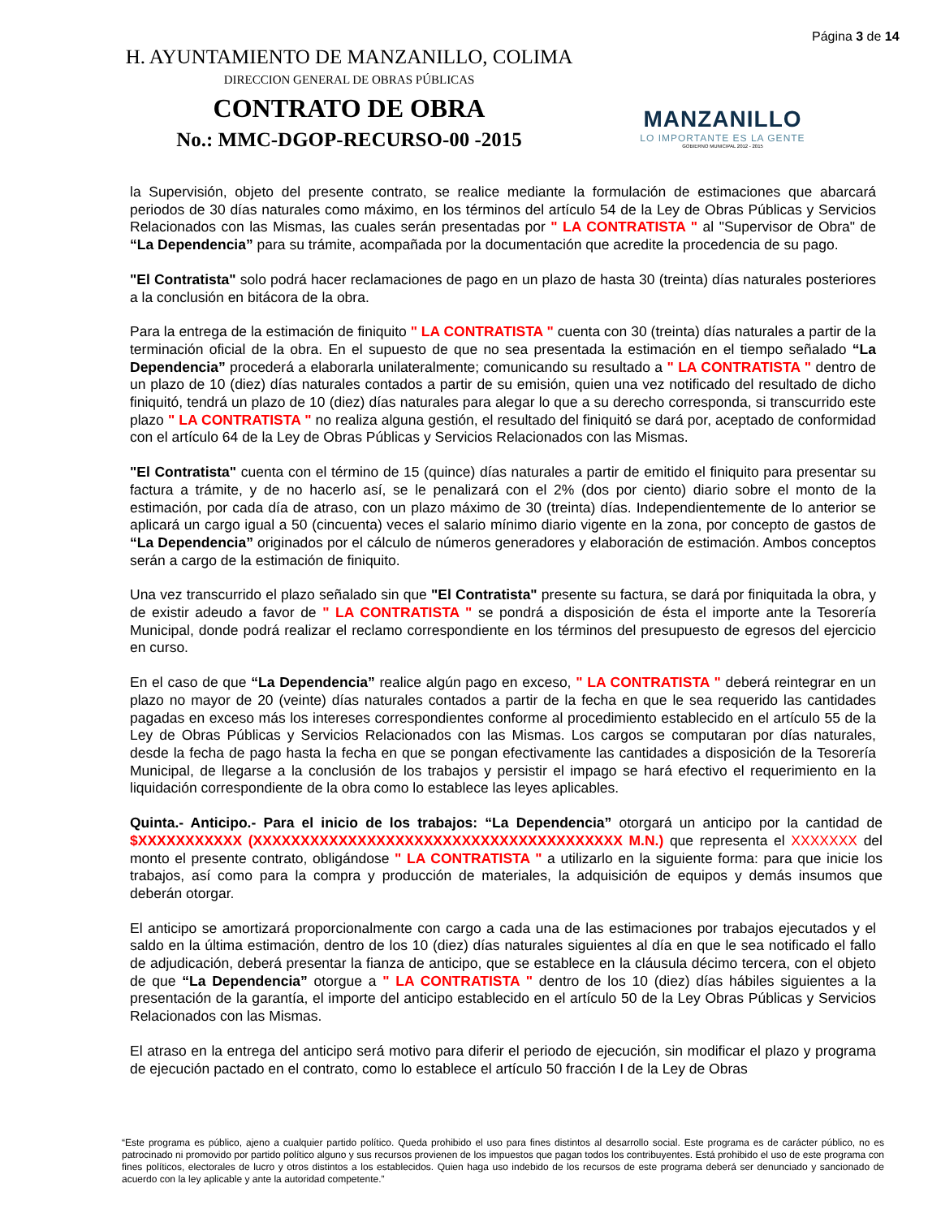H. AYUNTAMIENTO DE MANZANILLO, COLIMA
DIRECCION GENERAL DE OBRAS PÚBLICAS
CONTRATO DE OBRA
No.: MMC-DGOP-RECURSO-00 -2015
MANZANILLO
LO IMPORTANTE ES LA GENTE
GOBIERNO MUNICIPAL 2012 - 2015
Página 3 de 14
la Supervisión, objeto del presente contrato, se realice mediante la formulación de estimaciones que abarcará periodos de 30 días naturales como máximo, en los términos del artículo 54 de la Ley de Obras Públicas y Servicios Relacionados con las Mismas, las cuales serán presentadas por " LA CONTRATISTA " al "Supervisor de Obra" de “La Dependencia” para su trámite, acompañada por la documentación que acredite la procedencia de su pago.
"El Contratista" solo podrá hacer reclamaciones de pago en un plazo de hasta 30 (treinta) días naturales posteriores a la conclusión en bitácora de la obra.
Para la entrega de la estimación de finiquito " LA CONTRATISTA " cuenta con 30 (treinta) días naturales a partir de la terminación oficial de la obra. En el supuesto de que no sea presentada la estimación en el tiempo señalado “La Dependencia” procederá a elaborarla unilateralmente; comunicando su resultado a " LA CONTRATISTA " dentro de un plazo de 10 (diez) días naturales contados a partir de su emisión, quien una vez notificado del resultado de dicho finiquitó, tendrá un plazo de 10 (diez) días naturales para alegar lo que a su derecho corresponda, si transcurrido este plazo " LA CONTRATISTA " no realiza alguna gestión, el resultado del finiquitó se dará por, aceptado de conformidad con el artículo 64 de la Ley de Obras Públicas y Servicios Relacionados con las Mismas.
"El Contratista" cuenta con el término de 15 (quince) días naturales a partir de emitido el finiquito para presentar su factura a trámite, y de no hacerlo así, se le penalizará con el 2% (dos por ciento) diario sobre el monto de la estimación, por cada día de atraso, con un plazo máximo de 30 (treinta) días. Independientemente de lo anterior se aplicará un cargo igual a 50 (cincuenta) veces el salario mínimo diario vigente en la zona, por concepto de gastos de “La Dependencia” originados por el cálculo de números generadores y elaboración de estimación. Ambos conceptos serán a cargo de la estimación de finiquito.
Una vez transcurrido el plazo señalado sin que "El Contratista" presente su factura, se dará por finiquitada la obra, y de existir adeudo a favor de " LA CONTRATISTA " se pondrá a disposición de ésta el importe ante la Tesorería Municipal, donde podrá realizar el reclamo correspondiente en los términos del presupuesto de egresos del ejercicio en curso.
En el caso de que “La Dependencia” realice algún pago en exceso, " LA CONTRATISTA " deberá reintegrar en un plazo no mayor de 20 (veinte) días naturales contados a partir de la fecha en que le sea requerido las cantidades pagadas en exceso más los intereses correspondientes conforme al procedimiento establecido en el artículo 55 de la Ley de Obras Públicas y Servicios Relacionados con las Mismas. Los cargos se computaran por días naturales, desde la fecha de pago hasta la fecha en que se pongan efectivamente las cantidades a disposición de la Tesorería Municipal, de llegarse a la conclusión de los trabajos y persistir el impago se hará efectivo el requerimiento en la liquidación correspondiente de la obra como lo establece las leyes aplicables.
Quinta.- Anticipo.- Para el inicio de los trabajos: “La Dependencia” otorgará un anticipo por la cantidad de $XXXXXXXXXXX (XXXXXXXXXXXXXXXXXXXXXXXXXXXXXXXXXXXXXXX M.N.) que representa el XXXXXXX del monto el presente contrato, obligándose " LA CONTRATISTA " a utilizarlo en la siguiente forma: para que inicie los trabajos, así como para la compra y producción de materiales, la adquisición de equipos y demás insumos que deberán otorgar.
El anticipo se amortizará proporcionalmente con cargo a cada una de las estimaciones por trabajos ejecutados y el saldo en la última estimación, dentro de los 10 (diez) días naturales siguientes al día en que le sea notificado el fallo de adjudicación, deberá presentar la fianza de anticipo, que se establece en la cláusula décimo tercera, con el objeto de que “La Dependencia” otorgue a " LA CONTRATISTA " dentro de los 10 (diez) días hábiles siguientes a la presentación de la garantía, el importe del anticipo establecido en el artículo 50 de la Ley Obras Públicas y Servicios Relacionados con las Mismas.
El atraso en la entrega del anticipo será motivo para diferir el periodo de ejecución, sin modificar el plazo y programa de ejecución pactado en el contrato, como lo establece el artículo 50 fracción I de la Ley de Obras
“Este programa es público, ajeno a cualquier partido político. Queda prohibido el uso para fines distintos al desarrollo social. Este programa es de carácter público, no es patrocinado ni promovido por partido político alguno y sus recursos provienen de los impuestos que pagan todos los contribuyentes. Está prohibido el uso de este programa con fines políticos, electorales de lucro y otros distintos a los establecidos. Quien haga uso indebido de los recursos de este programa deberá ser denunciado y sancionado de acuerdo con la ley aplicable y ante la autoridad competente.”